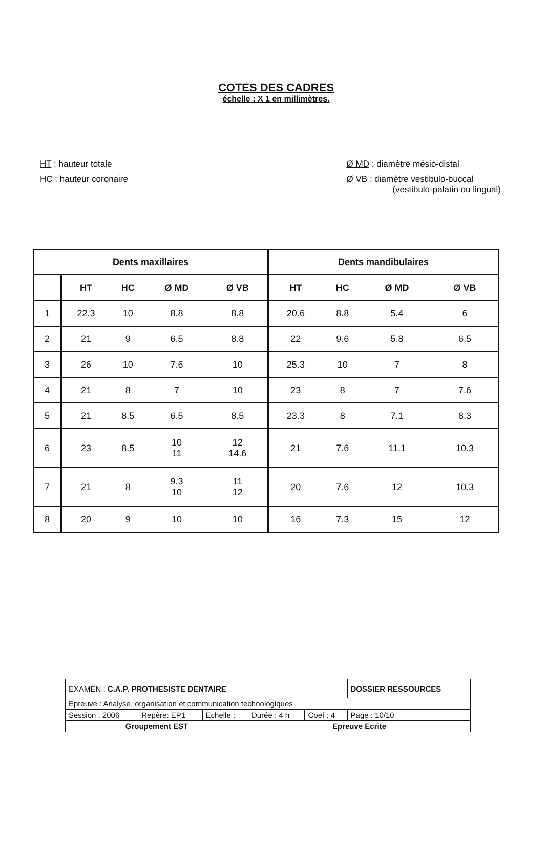COTES DES CADRES
échelle : X 1 en millimètres.
HT : hauteur totale
HC : hauteur coronaire
Ø MD : diamètre mésio-distal
Ø VB : diamètre vestibulo-buccal
(vestibulo-palatin ou lingual)
| Dents maxillaires | | | | | Dents mandibulaires | | | |
| --- | --- | --- | --- | --- | --- | --- | --- | --- |
| | HT | HC | Ø MD | Ø VB | HT | HC | Ø MD | Ø VB |
| 1 | 22.3 | 10 | 8.8 | 8.8 | 20.6 | 8.8 | 5.4 | 6 |
| 2 | 21 | 9 | 6.5 | 8.8 | 22 | 9.6 | 5.8 | 6.5 |
| 3 | 26 | 10 | 7.6 | 10 | 25.3 | 10 | 7 | 8 |
| 4 | 21 | 8 | 7 | 10 | 23 | 8 | 7 | 7.6 |
| 5 | 21 | 8.5 | 6.5 | 8.5 | 23.3 | 8 | 7.1 | 8.3 |
| 6 | 23 | 8.5 | 10 11 | 12 14.6 | 21 | 7.6 | 11.1 | 10.3 |
| 7 | 21 | 8 | 9.3 10 | 11 12 | 20 | 7.6 | 12 | 10.3 |
| 8 | 20 | 9 | 10 | 10 | 16 | 7.3 | 15 | 12 |
| EXAMEN : C.A.P. PROTHESISTE DENTAIRE | | | | | DOSSIER RESSOURCES |
| Epreuve : Analyse, organisation et communication technologiques | | | | | |
| Session : 2006 | Repère: EP1 | Echelle : | Durée : 4 h | Coef : 4 | Page : 10/10 |
| Groupement EST | | | Epreuve Ecrite | | |